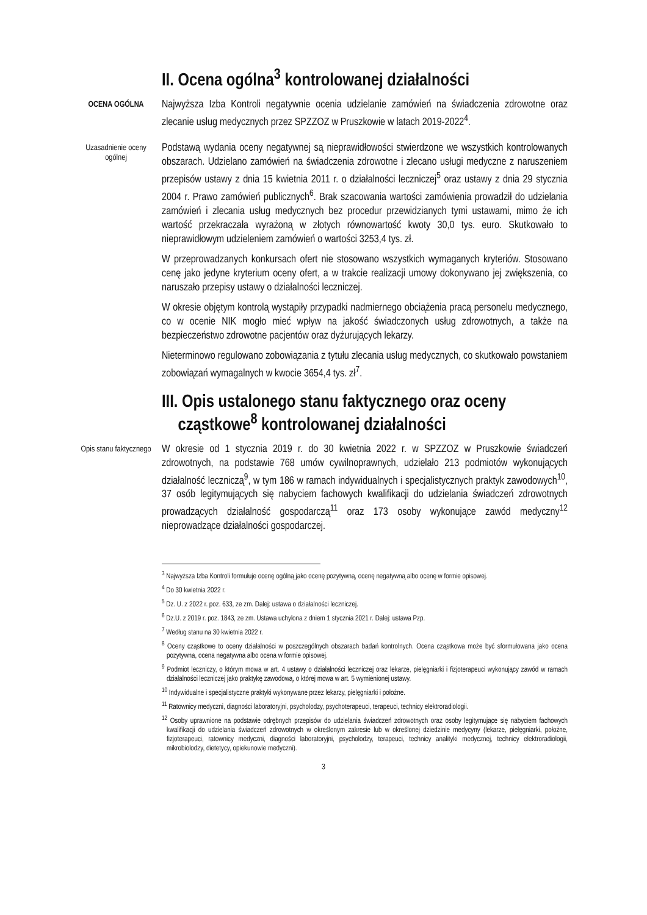II. Ocena ogólna<sup>3</sup> kontrolowanej działalności
OCENA OGÓLNA
Najwyższa Izba Kontroli negatywnie ocenia udzielanie zamówień na świadczenia zdrowotne oraz zlecanie usług medycznych przez SPZZOZ w Pruszkowie w latach 2019-2022<sup>4</sup>.
Uzasadnienie oceny ogólnej
Podstawą wydania oceny negatywnej są nieprawidłowości stwierdzone we wszystkich kontrolowanych obszarach. Udzielano zamówień na świadczenia zdrowotne i zlecano usługi medyczne z naruszeniem przepisów ustawy z dnia 15 kwietnia 2011 r. o działalności leczniczej<sup>5</sup> oraz ustawy z dnia 29 stycznia 2004 r. Prawo zamówień publicznych<sup>6</sup>. Brak szacowania wartości zamówienia prowadził do udzielania zamówień i zlecania usług medycznych bez procedur przewidzianych tymi ustawami, mimo że ich wartość przekraczała wyrażoną w złotych równowartość kwoty 30,0 tys. euro. Skutkowało to nieprawidłowym udzieleniem zamówień o wartości 3253,4 tys. zł.
W przeprowadzanych konkursach ofert nie stosowano wszystkich wymaganych kryteriów. Stosowano cenę jako jedyne kryterium oceny ofert, a w trakcie realizacji umowy dokonywano jej zwiększenia, co naruszało przepisy ustawy o działalności leczniczej.
W okresie objętym kontrolą wystąpiły przypadki nadmiernego obciążenia pracą personelu medycznego, co w ocenie NIK mogło mieć wpływ na jakość świadczonych usług zdrowotnych, a także na bezpieczeństwo zdrowotne pacjentów oraz dyżurujących lekarzy.
Nieterminowo regulowano zobowiązania z tytułu zlecania usług medycznych, co skutkowało powstaniem zobowiązań wymagalnych w kwocie 3654,4 tys. zł<sup>7</sup>.
III. Opis ustalonego stanu faktycznego oraz oceny
cząstkowe<sup>8</sup> kontrolowanej działalności
Opis stanu faktycznego
W okresie od 1 stycznia 2019 r. do 30 kwietnia 2022 r. w SPZZOZ w Pruszkowie świadczeń zdrowotnych, na podstawie 768 umów cywilnoprawnych, udzielało 213 podmiotów wykonujących działalność leczniczą<sup>9</sup>, w tym 186 w ramach indywidualnych i specjalistycznych praktyk zawodowych<sup>10</sup>, 37 osób legitymujących się nabyciem fachowych kwalifikacji do udzielania świadczeń zdrowotnych prowadzących działalność gospodarczą<sup>11</sup> oraz 173 osoby wykonujące zawód medyczny<sup>12</sup> nieprowadzące działalności gospodarczej.
<sup>3</sup> Najwyższa Izba Kontroli formułuje ocenę ogólną jako ocenę pozytywną, ocenę negatywną albo ocenę w formie opisowej.
<sup>4</sup> Do 30 kwietnia 2022 r.
<sup>5</sup> Dz. U. z 2022 r. poz. 633, ze zm. Dalej: ustawa o działalności leczniczej.
<sup>6</sup> Dz.U. z 2019 r. poz. 1843, ze zm. Ustawa uchylona z dniem 1 stycznia 2021 r. Dalej: ustawa Pzp.
<sup>7</sup> Według stanu na 30 kwietnia 2022 r.
<sup>8</sup> Oceny cząstkowe to oceny działalności w poszczególnych obszarach badań kontrolnych. Ocena cząstkowa może być sformułowana jako ocena pozytywna, ocena negatywna albo ocena w formie opisowej.
<sup>9</sup> Podmiot leczniczy, o którym mowa w art. 4 ustawy o działalności leczniczej oraz lekarze, pielęgniarki i fizjoterapeuci wykonujący zawód w ramach działalności leczniczej jako praktykę zawodową, o której mowa w art. 5 wymienionej ustawy.
<sup>10</sup> Indywidualne i specjalistyczne praktyki wykonywane przez lekarzy, pielęgniarki i położne.
<sup>11</sup> Ratownicy medyczni, diagności laboratoryjni, psycholodzy, psychoterapeuci, terapeuci, technicy elektroradiologii.
<sup>12</sup> Osoby uprawnione na podstawie odrębnych przepisów do udzielania świadczeń zdrowotnych oraz osoby legitymujące się nabyciem fachowych kwalifikacji do udzielania świadczeń zdrowotnych w określonym zakresie lub w określonej dziedzinie medycyny (lekarze, pielęgniarki, położne, fizjoterapeuci, ratownicy medyczni, diagności laboratoryjni, psycholodzy, terapeuci, technicy analityki medycznej, technicy elektroradiologii, mikrobiolodzy, dietetycy, opiekunowie medyczni).
3